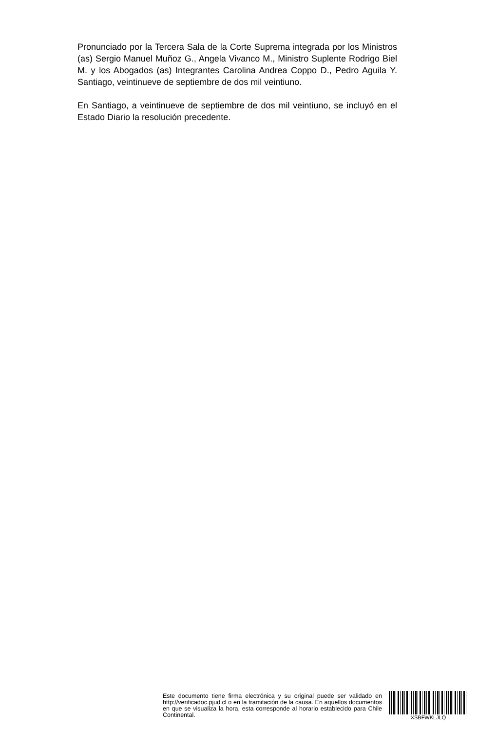Pronunciado por la Tercera Sala de la Corte Suprema integrada por los Ministros (as) Sergio Manuel Muñoz G., Angela Vivanco M., Ministro Suplente Rodrigo Biel M. y los Abogados (as) Integrantes Carolina Andrea Coppo D., Pedro Aguila Y. Santiago, veintinueve de septiembre de dos mil veintiuno.
En Santiago, a veintinueve de septiembre de dos mil veintiuno, se incluyó en el Estado Diario la resolución precedente.
Este documento tiene firma electrónica y su original puede ser validado en http://verificadoc.pjud.cl o en la tramitación de la causa. En aquellos documentos en que se visualiza la hora, esta corresponde al horario establecido para Chile Continental.
XSBFWKLJLQ